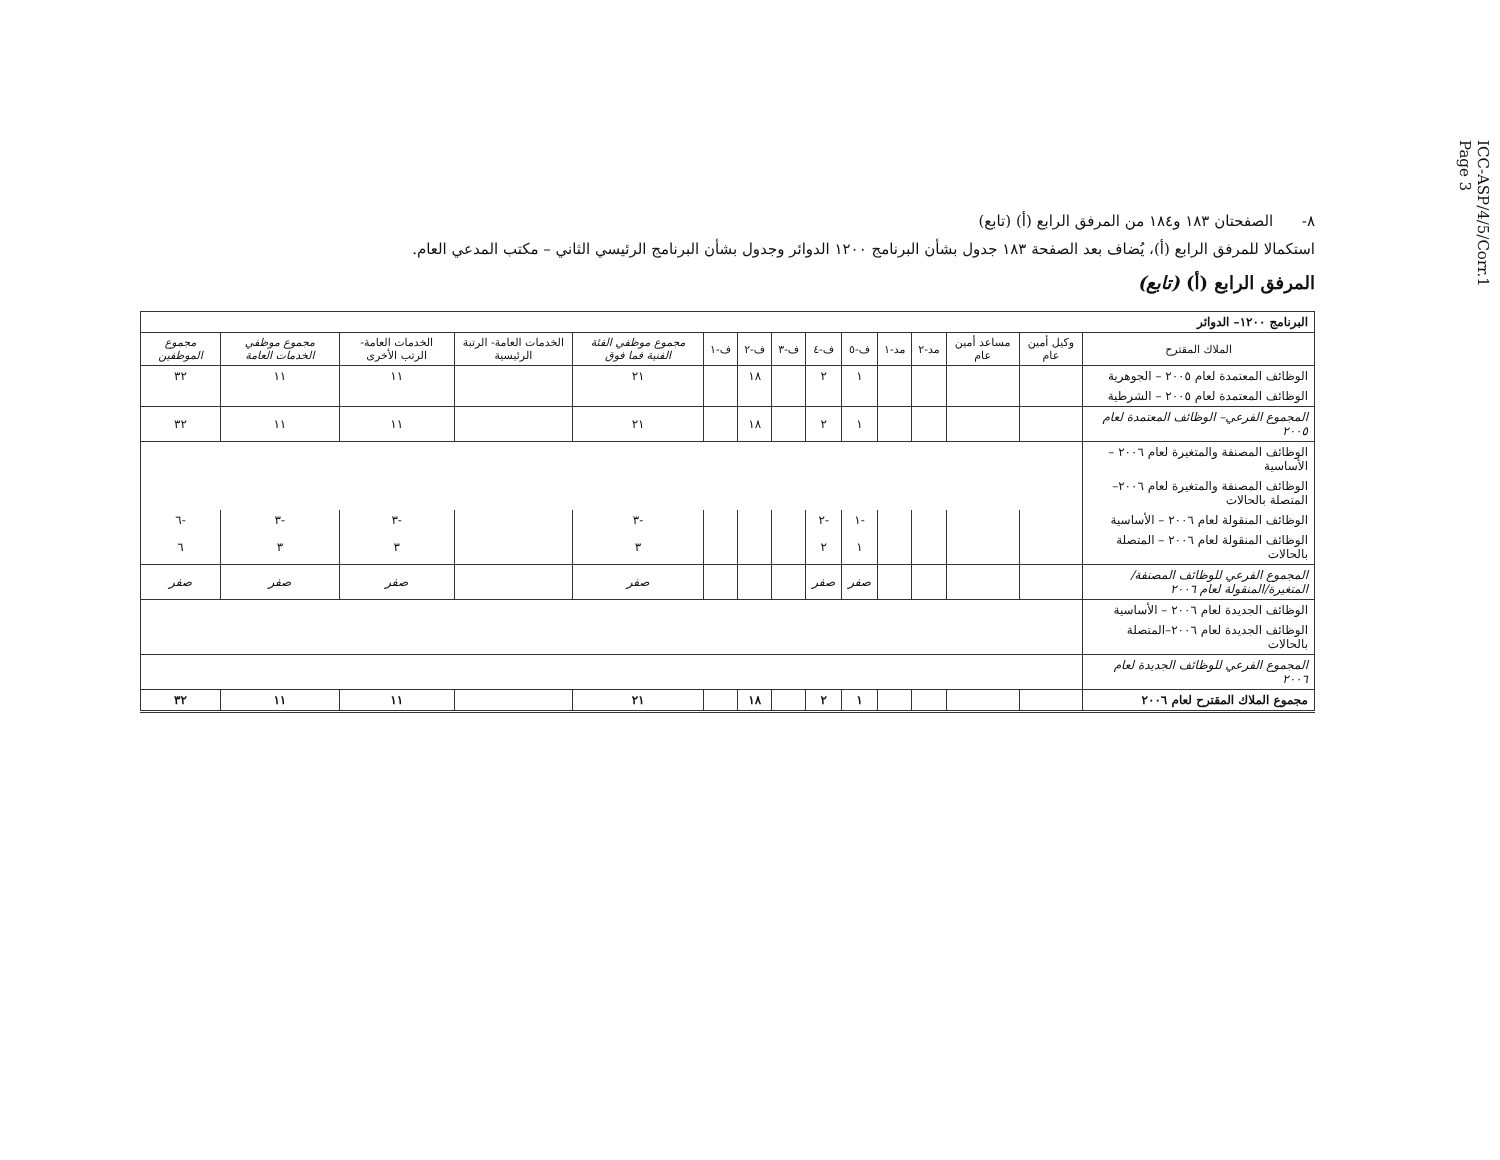ICC-ASP/4/5/Corr.1
Page 3
٨- الصفحتان ١٨٣ و١٨٤ من المرفق الرابع (أ) (تابع)
استكمالا للمرفق الرابع (أ)، يُضاف بعد الصفحة ١٨٣ جدول بشأن البرنامج ١٢٠٠ الدوائر وجدول بشأن البرنامج الرئيسي الثاني – مكتب المدعي العام.
المرفق الرابع (أ) (تابع)
| البرنامج ١٢٠٠– الدوائر | | | | | | | | | | | | | | |
| الملاك المقترح | وكيل أمين عام | مساعد أمين عام | مد-٢ | مد-١ | ف-٥ | ف-٤ | ف-٣ | ف-٢ | ف-١ | مجموع موظفي الفئة الفنية فما فوق | الخدمات العامة- الرتبة الرئيسية | الخدمات العامة- الرتب الأخرى | مجموع موظفي الخدمات العامة | مجموع الموظفين |
| الوظائف المعتمدة لعام ٢٠٠٥ – الجوهرية | | | | | ١ | ٢ | | ١٨ | | ٢١ | | ١١ | ١١ | ٣٢ |
| الوظائف المعتمدة لعام ٢٠٠٥ – الشرطية | | | | | | | | | | | | | | |
| المجموع الفرعي– الوظائف المعتمدة لعام ٢٠٠٥ | | | | | ١ | ٢ | | ١٨ | | ٢١ | | ١١ | ١١ | ٣٢ |
| الوظائف المصنفة والمتغيرة لعام ٢٠٠٦ – الأساسية | | | | | | | | | | | | | | |
| الوظائف المصنفة والمتغيرة لعام ٢٠٠٦– المتصلة بالحالات | | | | | | | | | | | | | | |
| الوظائف المنقولة لعام ٢٠٠٦ – الأساسية | | | | | -١ | -٢ | | | | -٣ | | -٣ | -٣ | -٦ |
| الوظائف المنقولة لعام ٢٠٠٦ – المتصلة بالحالات | | | | | ١ | ٢ | | | | ٣ | | ٣ | ٣ | ٦ |
| المجموع الفرعي للوظائف المصنفة/المتغيرة/المنقولة لعام ٢٠٠٦ | | | | | صفر | صفر | | | | صفر | | صفر | صفر | صفر |
| الوظائف الجديدة لعام ٢٠٠٦ – الأساسية | | | | | | | | | | | | | | |
| الوظائف الجديدة لعام ٢٠٠٦–المتصلة بالحالات | | | | | | | | | | | | | | |
| المجموع الفرعي للوظائف الجديدة لعام ٢٠٠٦ | | | | | | | | | | | | | | |
| مجموع الملاك المقترح لعام ٢٠٠٦ | | | | | ١ | ٢ | | ١٨ | | ٢١ | | ١١ | ١١ | ٣٢ |